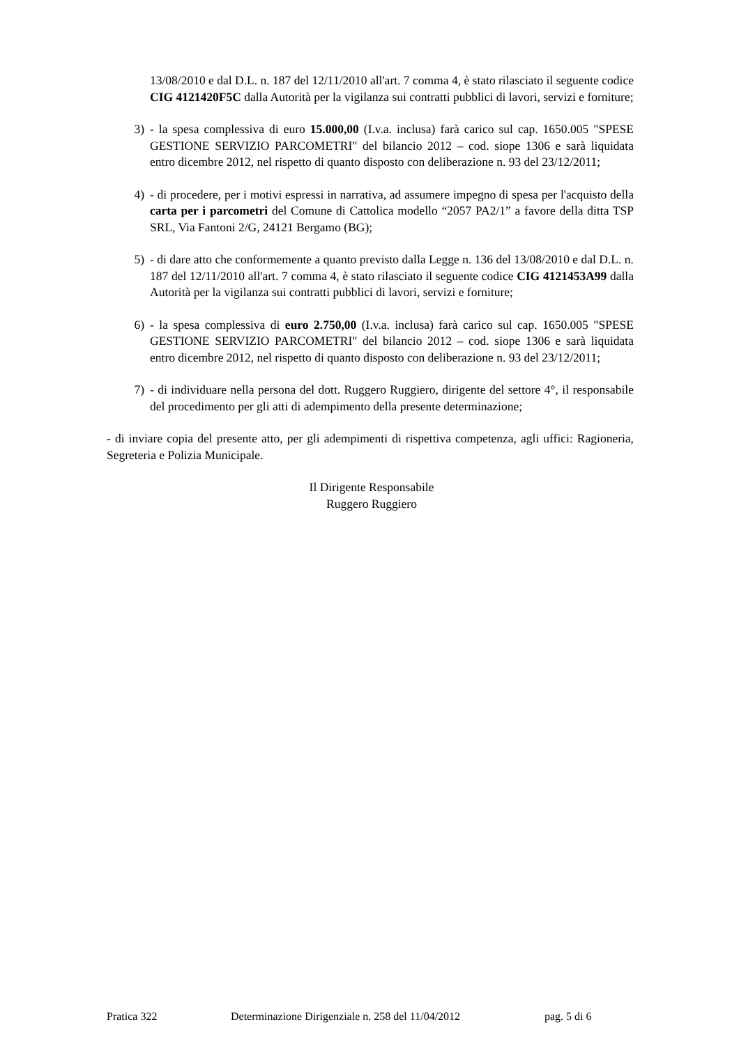13/08/2010 e dal D.L. n. 187 del 12/11/2010 all'art. 7 comma 4, è stato rilasciato il seguente codice CIG 4121420F5C dalla Autorità per la vigilanza sui contratti pubblici di lavori, servizi e forniture;
3) - la spesa complessiva di euro 15.000,00 (I.v.a. inclusa) farà carico sul cap. 1650.005 "SPESE GESTIONE SERVIZIO PARCOMETRI" del bilancio 2012 – cod. siope 1306 e sarà liquidata entro dicembre 2012, nel rispetto di quanto disposto con deliberazione n. 93 del 23/12/2011;
4) - di procedere, per i motivi espressi in narrativa, ad assumere impegno di spesa per l'acquisto della carta per i parcometri del Comune di Cattolica modello “2057 PA2/1” a favore della ditta TSP SRL, Via Fantoni 2/G, 24121 Bergamo (BG);
5) - di dare atto che conformemente a quanto previsto dalla Legge n. 136 del 13/08/2010 e dal D.L. n. 187 del 12/11/2010 all'art. 7 comma 4, è stato rilasciato il seguente codice CIG 4121453A99 dalla Autorità per la vigilanza sui contratti pubblici di lavori, servizi e forniture;
6) - la spesa complessiva di euro 2.750,00 (I.v.a. inclusa) farà carico sul cap. 1650.005 "SPESE GESTIONE SERVIZIO PARCOMETRI" del bilancio 2012 – cod. siope 1306 e sarà liquidata entro dicembre 2012, nel rispetto di quanto disposto con deliberazione n. 93 del 23/12/2011;
7) - di individuare nella persona del dott. Ruggero Ruggiero, dirigente del settore 4°, il responsabile del procedimento per gli atti di adempimento della presente determinazione;
- di inviare copia del presente atto, per gli adempimenti di rispettiva competenza, agli uffici: Ragioneria, Segreteria e Polizia Municipale.
Il Dirigente Responsabile
Ruggero Ruggiero
Pratica 322 Determinazione Dirigenziale n. 258 del 11/04/2012 pag. 5 di 6